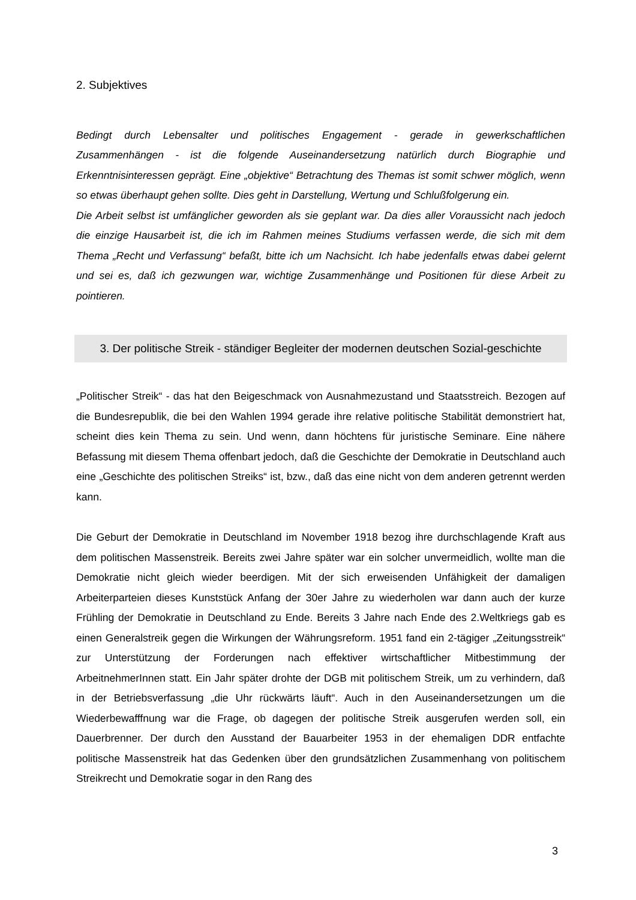2. Subjektives
Bedingt durch Lebensalter und politisches Engagement - gerade in gewerkschaftlichen Zusammenhängen - ist die folgende Auseinandersetzung natürlich durch Biographie und Erkenntnisinteressen geprägt. Eine „objektive“ Betrachtung des Themas ist somit schwer möglich, wenn so etwas überhaupt gehen sollte. Dies geht in Darstellung, Wertung und Schlußfolgerung ein.
Die Arbeit selbst ist umfänglicher geworden als sie geplant war. Da dies aller Voraussicht nach jedoch die einzige Hausarbeit ist, die ich im Rahmen meines Studiums verfassen werde, die sich mit dem Thema „Recht und Verfassung“ befaßt, bitte ich um Nachsicht. Ich habe jedenfalls etwas dabei gelernt und sei es, daß ich gezwungen war, wichtige Zusammenhänge und Positionen für diese Arbeit zu pointieren.
3. Der politische Streik - ständiger Begleiter der modernen deutschen Sozial-geschichte
„Politischer Streik“ - das hat den Beigeschmack von Ausnahmezustand und Staatsstreich. Bezogen auf die Bundesrepublik, die bei den Wahlen 1994 gerade ihre relative politische Stabilität demonstriert hat, scheint dies kein Thema zu sein. Und wenn, dann höchtens für juristische Seminare. Eine nähere Befassung mit diesem Thema offenbart jedoch, daß die Geschichte der Demokratie in Deutschland auch eine „Geschichte des politischen Streiks“ ist, bzw., daß das eine nicht von dem anderen getrennt werden kann.
Die Geburt der Demokratie in Deutschland im November 1918 bezog ihre durchschlagende Kraft aus dem politischen Massenstreik. Bereits zwei Jahre später war ein solcher unvermeidlich, wollte man die Demokratie nicht gleich wieder beerdigen. Mit der sich erweisenden Unfähigkeit der damaligen Arbeiterparteien dieses Kunststück Anfang der 30er Jahre zu wiederholen war dann auch der kurze Frühling der Demokratie in Deutschland zu Ende. Bereits 3 Jahre nach Ende des 2.Weltkriegs gab es einen Generalstreik gegen die Wirkungen der Währungsreform. 1951 fand ein 2-tägiger „Zeitungsstreik“ zur Unterstützung der Forderungen nach effektiver wirtschaftlicher Mitbestimmung der ArbeitnehmerInnen statt. Ein Jahr später drohte der DGB mit politischem Streik, um zu verhindern, daß in der Betriebsverfassung „die Uhr rückwärts läuft“. Auch in den Auseinandersetzungen um die Wiederbewafffnung war die Frage, ob dagegen der politische Streik ausgerufen werden soll, ein Dauerbrenner. Der durch den Ausstand der Bauarbeiter 1953 in der ehemaligen DDR entfachte politische Massenstreik hat das Gedenken über den grundsätzlichen Zusammenhang von politischem Streikrecht und Demokratie sogar in den Rang des
3